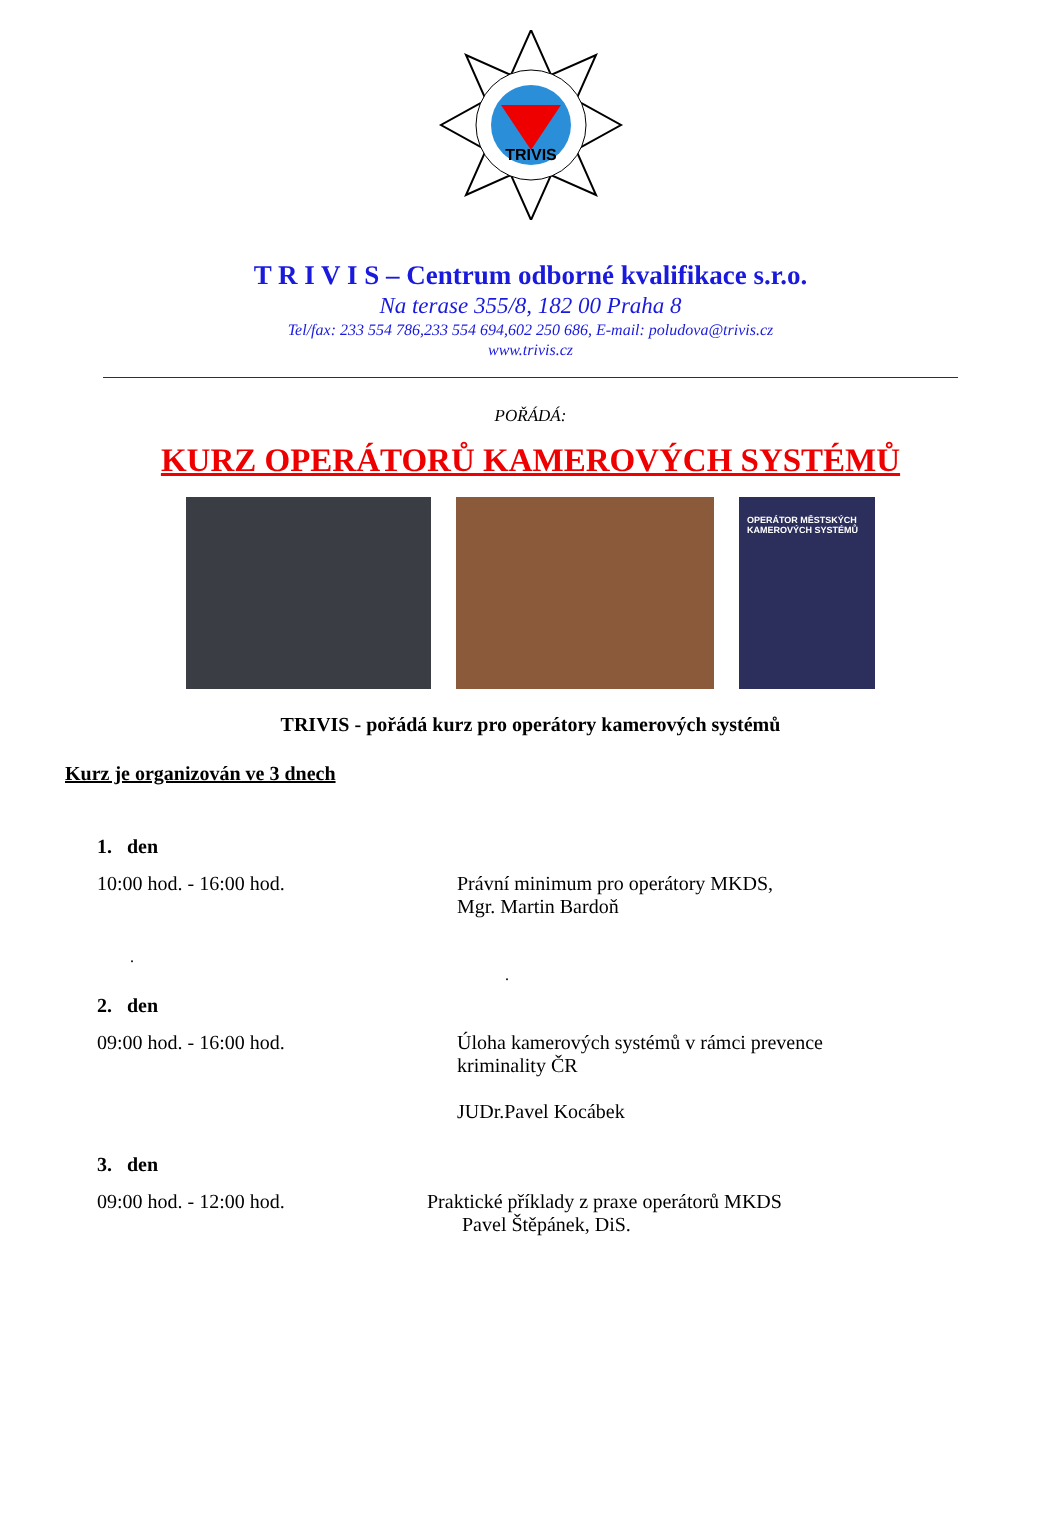TRIVIS
T R I V I S – Centrum odborné kvalifikace s.r.o.
Na terase 355/8, 182 00 Praha 8
Tel/fax: 233 554 786,233 554 694,602 250 686, E-mail: poludova@trivis.cz
www.trivis.cz
POŘÁDÁ:
KURZ OPERÁTORŮ KAMEROVÝCH SYSTÉMŮ
OPERÁTOR MĚSTSKÝCH KAMEROVÝCH SYSTÉMŮ
TRIVIS - pořádá kurz pro operátory kamerových systémů
Kurz je organizován ve 3 dnech
1. den
10:00 hod. - 16:00 hod. Právní minimum pro operátory MKDS,
Mgr. Martin Bardoň
.
.
2. den
09:00 hod. - 16:00 hod. Úloha kamerových systémů v rámci prevence
kriminality ČR
JUDr.Pavel Kocábek
3. den
09:00 hod. - 12:00 hod. Praktické příklady z praxe operátorů MKDS
Pavel Štěpánek, DiS.